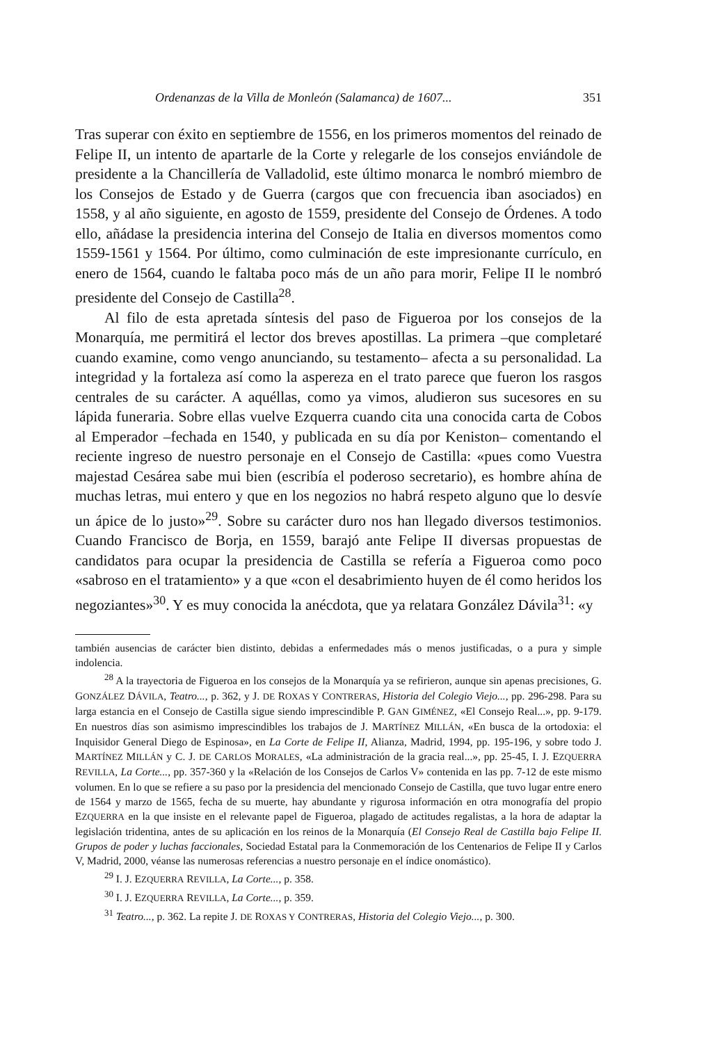Ordenanzas de la Villa de Monleón (Salamanca) de 1607... 351
Tras superar con éxito en septiembre de 1556, en los primeros momentos del reinado de Felipe II, un intento de apartarle de la Corte y relegarle de los consejos enviándole de presidente a la Chancillería de Valladolid, este último monarca le nombró miembro de los Consejos de Estado y de Guerra (cargos que con frecuencia iban asociados) en 1558, y al año siguiente, en agosto de 1559, presidente del Consejo de Órdenes. A todo ello, añádase la presidencia interina del Consejo de Italia en diversos momentos como 1559-1561 y 1564. Por último, como culminación de este impresionante currículo, en enero de 1564, cuando le faltaba poco más de un año para morir, Felipe II le nombró presidente del Consejo de Castilla<sup>28</sup>.
Al filo de esta apretada síntesis del paso de Figueroa por los consejos de la Monarquía, me permitirá el lector dos breves apostillas. La primera –que completaré cuando examine, como vengo anunciando, su testamento– afecta a su personalidad. La integridad y la fortaleza así como la aspereza en el trato parece que fueron los rasgos centrales de su carácter. A aquéllas, como ya vimos, aludieron sus sucesores en su lápida funeraria. Sobre ellas vuelve Ezquerra cuando cita una conocida carta de Cobos al Emperador –fechada en 1540, y publicada en su día por Keniston– comentando el reciente ingreso de nuestro personaje en el Consejo de Castilla: «pues como Vuestra majestad Cesárea sabe mui bien (escribía el poderoso secretario), es hombre ahína de muchas letras, mui entero y que en los negozios no habrá respeto alguno que lo desvíe un ápice de lo justo»<sup>29</sup>. Sobre su carácter duro nos han llegado diversos testimonios. Cuando Francisco de Borja, en 1559, barajó ante Felipe II diversas propuestas de candidatos para ocupar la presidencia de Castilla se refería a Figueroa como poco «sabroso en el tratamiento» y a que «con el desabrimiento huyen de él como heridos los negoziantes»<sup>30</sup>. Y es muy conocida la anécdota, que ya relatara González Dávila<sup>31</sup>: «y
también ausencias de carácter bien distinto, debidas a enfermedades más o menos justificadas, o a pura y simple indolencia.
<sup>28</sup> A la trayectoria de Figueroa en los consejos de la Monarquía ya se refirieron, aunque sin apenas precisiones, G. GONZÁLEZ DÁVILA, Teatro..., p. 362, y J. DE ROXAS Y CONTRERAS, Historia del Colegio Viejo..., pp. 296-298. Para su larga estancia en el Consejo de Castilla sigue siendo imprescindible P. GAN GIMÉNEZ, «El Consejo Real...», pp. 9-179. En nuestros días son asimismo imprescindibles los trabajos de J. MARTÍNEZ MILLÁN, «En busca de la ortodoxia: el Inquisidor General Diego de Espinosa», en La Corte de Felipe II, Alianza, Madrid, 1994, pp. 195-196, y sobre todo J. MARTÍNEZ MILLÁN y C. J. DE CARLOS MORALES, «La administración de la gracia real...», pp. 25-45, I. J. EZQUERRA REVILLA, La Corte..., pp. 357-360 y la «Relación de los Consejos de Carlos V» contenida en las pp. 7-12 de este mismo volumen. En lo que se refiere a su paso por la presidencia del mencionado Consejo de Castilla, que tuvo lugar entre enero de 1564 y marzo de 1565, fecha de su muerte, hay abundante y rigurosa información en otra monografía del propio EZQUERRA en la que insiste en el relevante papel de Figueroa, plagado de actitudes regalistas, a la hora de adaptar la legislación tridentina, antes de su aplicación en los reinos de la Monarquía (El Consejo Real de Castilla bajo Felipe II. Grupos de poder y luchas faccionales, Sociedad Estatal para la Conmemoración de los Centenarios de Felipe II y Carlos V, Madrid, 2000, véanse las numerosas referencias a nuestro personaje en el índice onomástico).
<sup>29</sup> I. J. EZQUERRA REVILLA, La Corte..., p. 358.
<sup>30</sup> I. J. EZQUERRA REVILLA, La Corte..., p. 359.
<sup>31</sup> Teatro..., p. 362. La repite J. DE ROXAS Y CONTRERAS, Historia del Colegio Viejo..., p. 300.